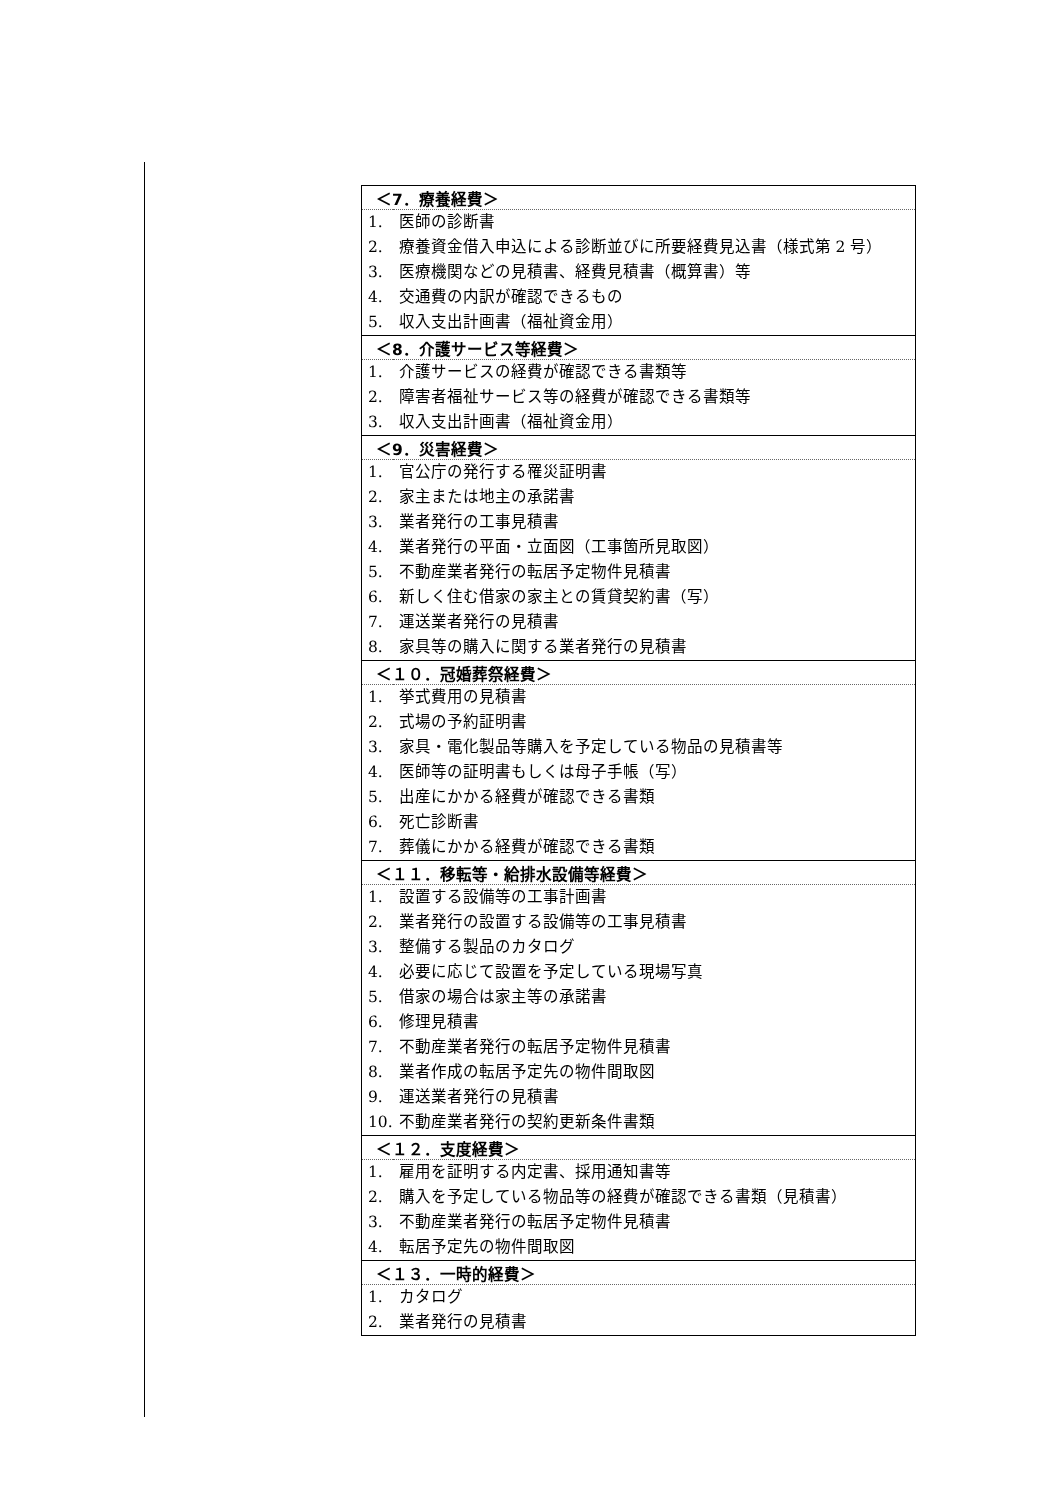| ＜7．療養経費＞ | |
| --- | --- |
| 1. | 医師の診断書 |
| 2. | 療養資金借入申込による診断並びに所要経費見込書（様式第 2 号） |
| 3. | 医療機関などの見積書、経費見積書（概算書）等 |
| 4. | 交通費の内訳が確認できるもの |
| 5. | 収入支出計画書（福祉資金用） |
| ＜8．介護サービス等経費＞ | |
| 1. | 介護サービスの経費が確認できる書類等 |
| 2. | 障害者福祉サービス等の経費が確認できる書類等 |
| 3. | 収入支出計画書（福祉資金用） |
| ＜9．災害経費＞ | |
| 1. | 官公庁の発行する罹災証明書 |
| 2. | 家主または地主の承諾書 |
| 3. | 業者発行の工事見積書 |
| 4. | 業者発行の平面・立面図（工事箇所見取図） |
| 5. | 不動産業者発行の転居予定物件見積書 |
| 6. | 新しく住む借家の家主との賃貸契約書（写） |
| 7. | 運送業者発行の見積書 |
| 8. | 家具等の購入に関する業者発行の見積書 |
| ＜１０．冠婚葬祭経費＞ | |
| 1. | 挙式費用の見積書 |
| 2. | 式場の予約証明書 |
| 3. | 家具・電化製品等購入を予定している物品の見積書等 |
| 4. | 医師等の証明書もしくは母子手帳（写） |
| 5. | 出産にかかる経費が確認できる書類 |
| 6. | 死亡診断書 |
| 7. | 葬儀にかかる経費が確認できる書類 |
| ＜１１．移転等・給排水設備等経費＞ | |
| 1. | 設置する設備等の工事計画書 |
| 2. | 業者発行の設置する設備等の工事見積書 |
| 3. | 整備する製品のカタログ |
| 4. | 必要に応じて設置を予定している現場写真 |
| 5. | 借家の場合は家主等の承諾書 |
| 6. | 修理見積書 |
| 7. | 不動産業者発行の転居予定物件見積書 |
| 8. | 業者作成の転居予定先の物件間取図 |
| 9. | 運送業者発行の見積書 |
| 10. | 不動産業者発行の契約更新条件書類 |
| ＜１２．支度経費＞ | |
| 1. | 雇用を証明する内定書、採用通知書等 |
| 2. | 購入を予定している物品等の経費が確認できる書類（見積書） |
| 3. | 不動産業者発行の転居予定物件見積書 |
| 4. | 転居予定先の物件間取図 |
| ＜１３．一時的経費＞ | |
| 1. | カタログ |
| 2. | 業者発行の見積書 |